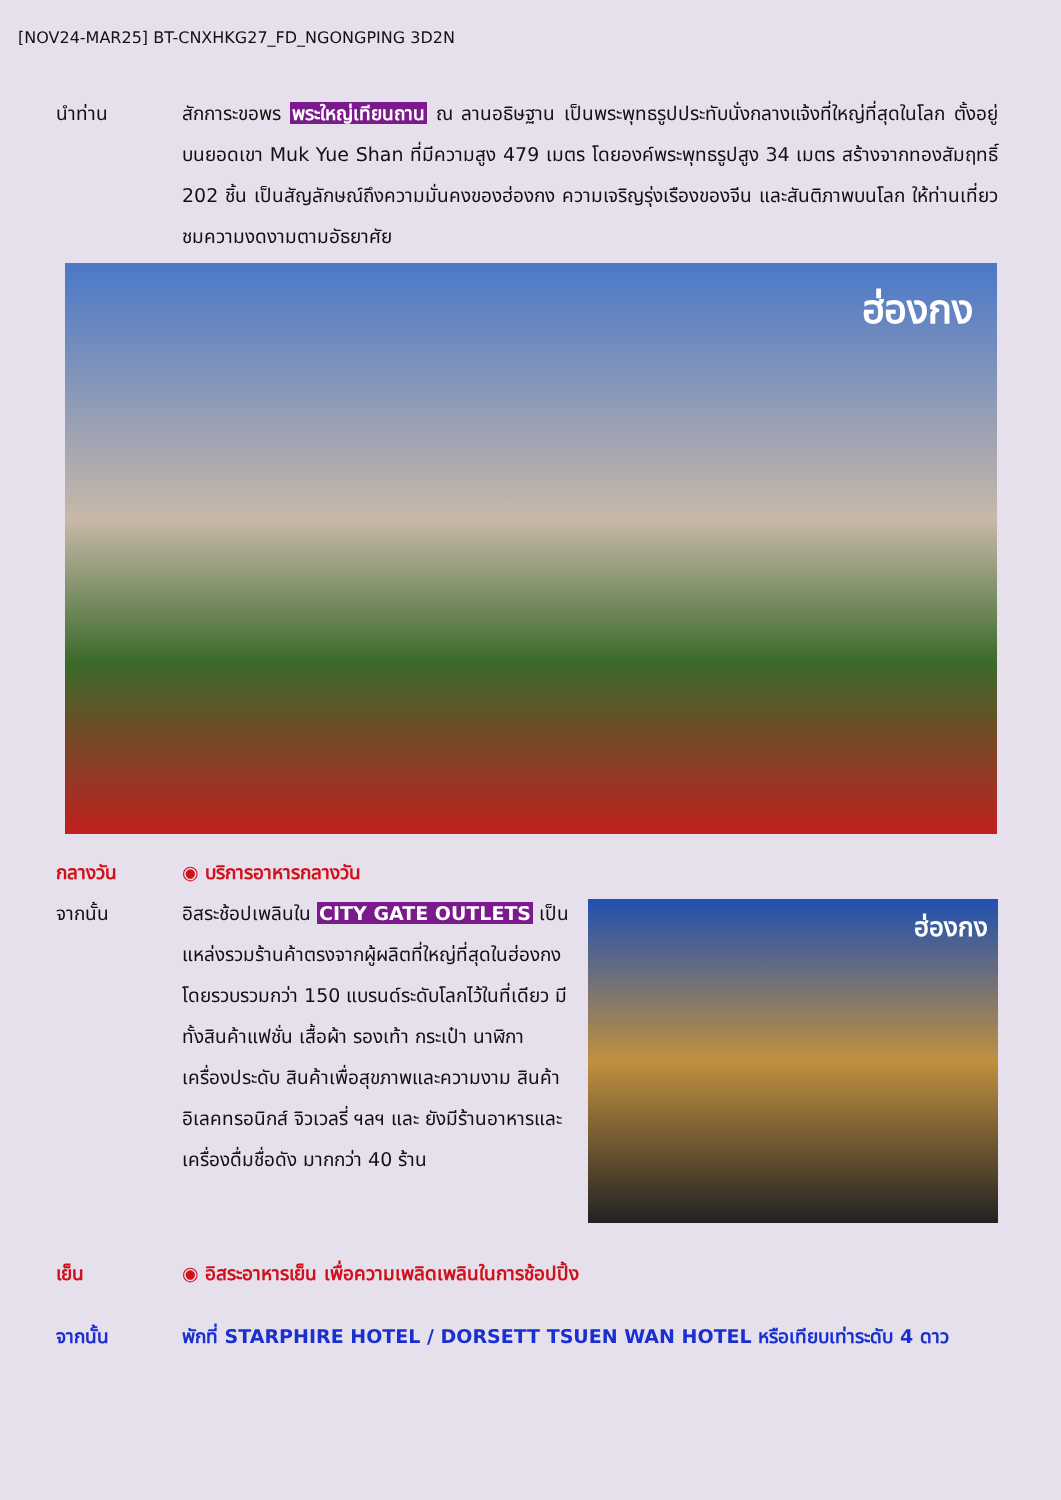[NOV24-MAR25] BT-CNXHKG27_FD_NGONGPING 3D2N
นำท่าน สักการะขอพร พระใหญ่เทียนถาน ณ ลานอธิษฐาน เป็นพระพุทธรูปประทับนั่งกลางแจ้งที่ใหญ่ที่สุดในโลก ตั้งอยู่บนยอดเขา Muk Yue Shan ที่มีความสูง 479 เมตร โดยองค์พระพุทธรูปสูง 34 เมตร สร้างจากทองสัมฤทธิ์ 202 ชิ้น เป็นสัญลักษณ์ถึงความมั่นคงของฮ่องกง ความเจริญรุ่งเรืองของจีน และสันติภาพบนโลก ให้ท่านเที่ยวชมความงดงามตามอัธยาศัย
ฮ่องกง
กลางวัน ◉ บริการอาหารกลางวัน
จากนั้น อิสระช้อปเพลินใน CITY GATE OUTLETS เป็นแหล่งรวมร้านค้าตรงจากผู้ผลิตที่ใหญ่ที่สุดในฮ่องกง โดยรวบรวมกว่า 150 แบรนด์ระดับโลกไว้ในที่เดียว มีทั้งสินค้าแฟชั่น เสื้อผ้า รองเท้า กระเป๋า นาฬิกาเครื่องประดับ สินค้าเพื่อสุขภาพและความงาม สินค้าอิเลคทรอนิกส์ จิวเวลรี่ ฯลฯ และ ยังมีร้านอาหารและเครื่องดื่มชื่อดัง มากกว่า 40 ร้าน
ฮ่องกง
เย็น ◉ อิสระอาหารเย็น เพื่อความเพลิดเพลินในการช้อปปิ้ง
จากนั้น พักที่ STARPHIRE HOTEL / DORSETT TSUEN WAN HOTEL หรือเทียบเท่าระดับ 4 ดาว